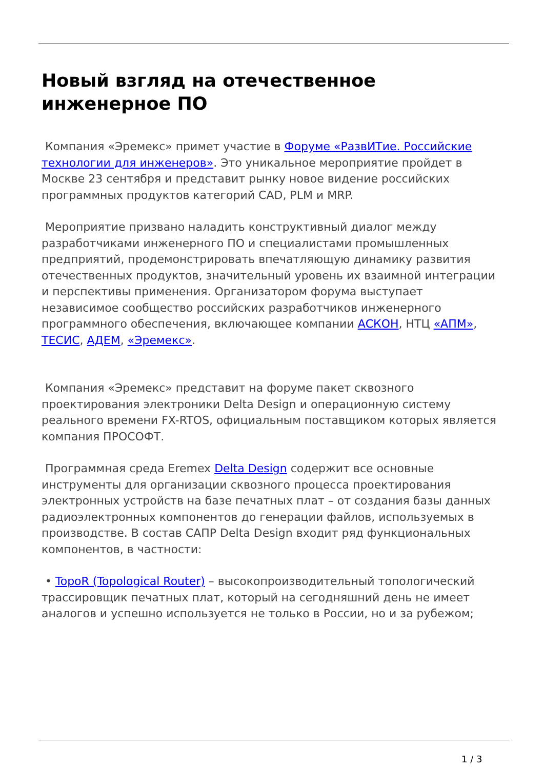Новый взгляд на отечественное инженерное ПО
Компания «Эремекс» примет участие в Форуме «РазвИТие. Российские технологии для инженеров». Это уникальное мероприятие пройдет в Москве 23 сентября и представит рынку новое видение российских программных продуктов категорий CAD, PLM и MRP.
Мероприятие призвано наладить конструктивный диалог между разработчиками инженерного ПО и специалистами промышленных предприятий, продемонстрировать впечатляющую динамику развития отечественных продуктов, значительный уровень их взаимной интеграции и перспективы применения. Организатором форума выступает независимое сообщество российских разработчиков инженерного программного обеспечения, включающее компании АСКОН, НТЦ «АПМ», ТЕСИС, АДЕМ, «Эремекс».
Компания «Эремекс» представит на форуме пакет сквозного проектирования электроники Delta Design и операционную систему реального времени FX-RTOS, официальным поставщиком которых является компания ПРОСОФТ.
Программная среда Eremex Delta Design содержит все основные инструменты для организации сквозного процесса проектирования электронных устройств на базе печатных плат – от создания базы данных радиоэлектронных компонентов до генерации файлов, используемых в производстве. В состав САПР Delta Design входит ряд функциональных компонентов, в частности:
• TopoR (Topological Router) – высокопроизводительный топологический трассировщик печатных плат, который на сегодняшний день не имеет аналогов и успешно используется не только в России, но и за рубежом;
1 / 3